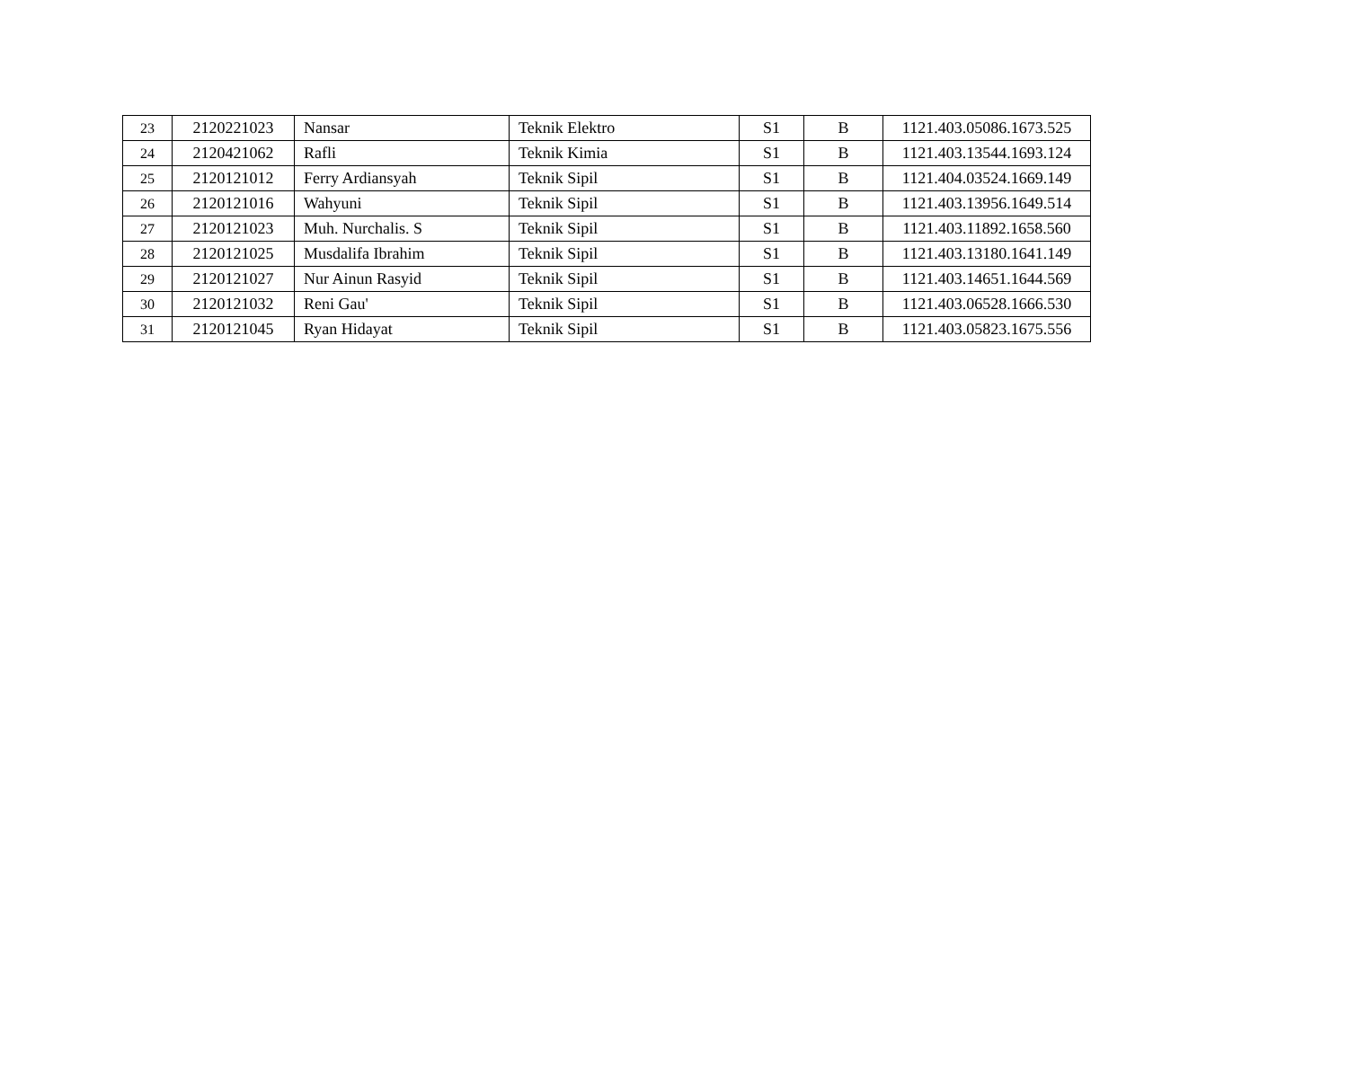| 23 | 2120221023 | Nansar | Teknik Elektro | S1 | B | 1121.403.05086.1673.525 |
| 24 | 2120421062 | Rafli | Teknik Kimia | S1 | B | 1121.403.13544.1693.124 |
| 25 | 2120121012 | Ferry Ardiansyah | Teknik Sipil | S1 | B | 1121.404.03524.1669.149 |
| 26 | 2120121016 | Wahyuni | Teknik Sipil | S1 | B | 1121.403.13956.1649.514 |
| 27 | 2120121023 | Muh. Nurchalis. S | Teknik Sipil | S1 | B | 1121.403.11892.1658.560 |
| 28 | 2120121025 | Musdalifa Ibrahim | Teknik Sipil | S1 | B | 1121.403.13180.1641.149 |
| 29 | 2120121027 | Nur Ainun Rasyid | Teknik Sipil | S1 | B | 1121.403.14651.1644.569 |
| 30 | 2120121032 | Reni Gau' | Teknik Sipil | S1 | B | 1121.403.06528.1666.530 |
| 31 | 2120121045 | Ryan Hidayat | Teknik Sipil | S1 | B | 1121.403.05823.1675.556 |